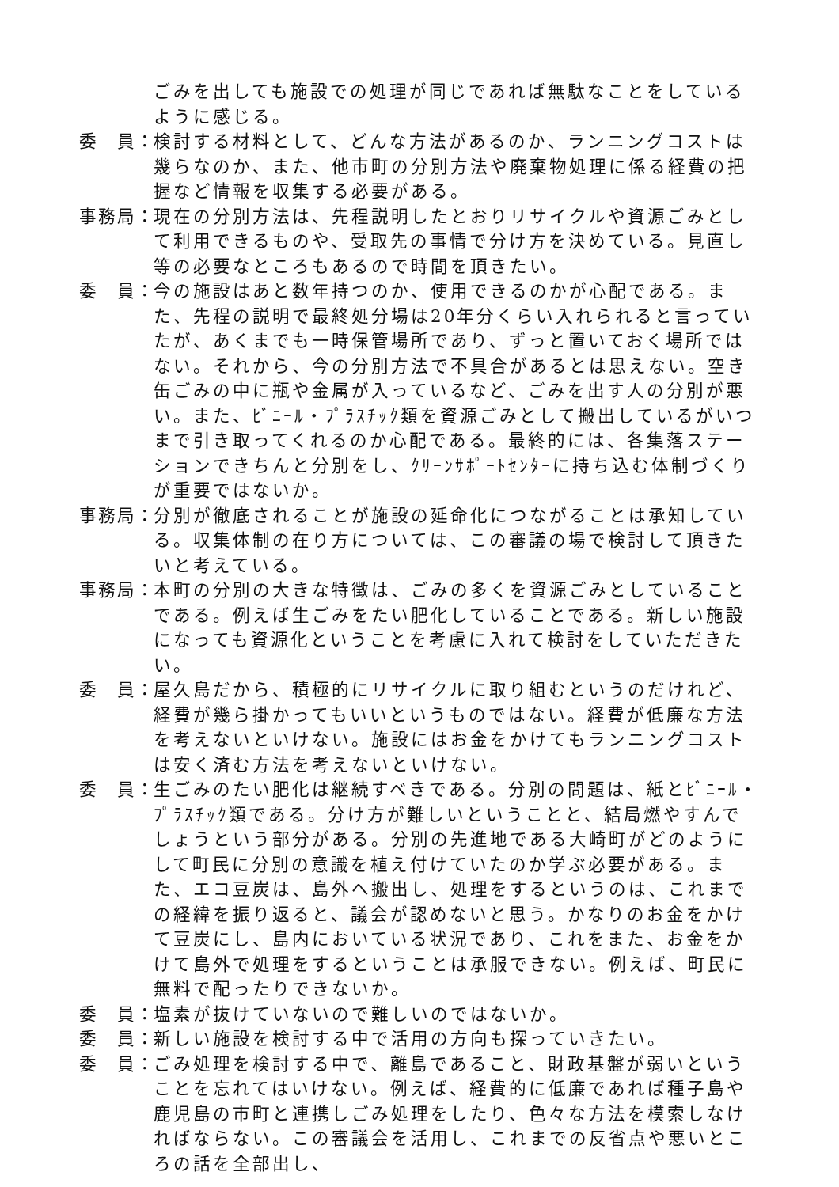ごみを出しても施設での処理が同じであれば無駄なことをしているように感じる。
委　員： 検討する材料として、どんな方法があるのか、ランニングコストは幾らなのか、また、他市町の分別方法や廃棄物処理に係る経費の把握など情報を収集する必要がある。
事務局： 現在の分別方法は、先程説明したとおりリサイクルや資源ごみとして利用できるものや、受取先の事情で分け方を決めている。見直し等の必要なところもあるので時間を頂きたい。
委　員： 今の施設はあと数年持つのか、使用できるのかが心配である。また、先程の説明で最終処分場は20年分くらい入れられると言っていたが、あくまでも一時保管場所であり、ずっと置いておく場所ではない。それから、今の分別方法で不具合があるとは思えない。空き缶ごみの中に瓶や金属が入っているなど、ごみを出す人の分別が悪い。また、ﾋﾞﾆｰﾙ・ﾌﾟﾗｽﾁｯｸ類を資源ごみとして搬出しているがいつまで引き取ってくれるのか心配である。最終的には、各集落ステーションできちんと分別をし、ｸﾘｰﾝｻﾎﾟｰﾄｾﾝﾀｰに持ち込む体制づくりが重要ではないか。
事務局： 分別が徹底されることが施設の延命化につながることは承知している。収集体制の在り方については、この審議の場で検討して頂きたいと考えている。
事務局： 本町の分別の大きな特徴は、ごみの多くを資源ごみとしていることである。例えば生ごみをたい肥化していることである。新しい施設になっても資源化ということを考慮に入れて検討をしていただきたい。
委　員： 屋久島だから、積極的にリサイクルに取り組むというのだけれど、経費が幾ら掛かってもいいというものではない。経費が低廉な方法を考えないといけない。施設にはお金をかけてもランニングコストは安く済む方法を考えないといけない。
委　員： 生ごみのたい肥化は継続すべきである。分別の問題は、紙とﾋﾞﾆｰﾙ・ﾌﾟﾗｽﾁｯｸ類である。分け方が難しいということと、結局燃やすんでしょうという部分がある。分別の先進地である大崎町がどのようにして町民に分別の意識を植え付けていたのか学ぶ必要がある。また、エコ豆炭は、島外へ搬出し、処理をするというのは、これまでの経緯を振り返ると、議会が認めないと思う。かなりのお金をかけて豆炭にし、島内においている状況であり、これをまた、お金をかけて島外で処理をするということは承服できない。例えば、町民に無料で配ったりできないか。
委　員： 塩素が抜けていないので難しいのではないか。
委　員： 新しい施設を検討する中で活用の方向も探っていきたい。
委　員： ごみ処理を検討する中で、離島であること、財政基盤が弱いということを忘れてはいけない。例えば、経費的に低廉であれば種子島や鹿児島の市町と連携しごみ処理をしたり、色々な方法を模索しなければならない。この審議会を活用し、これまでの反省点や悪いところの話を全部出し、